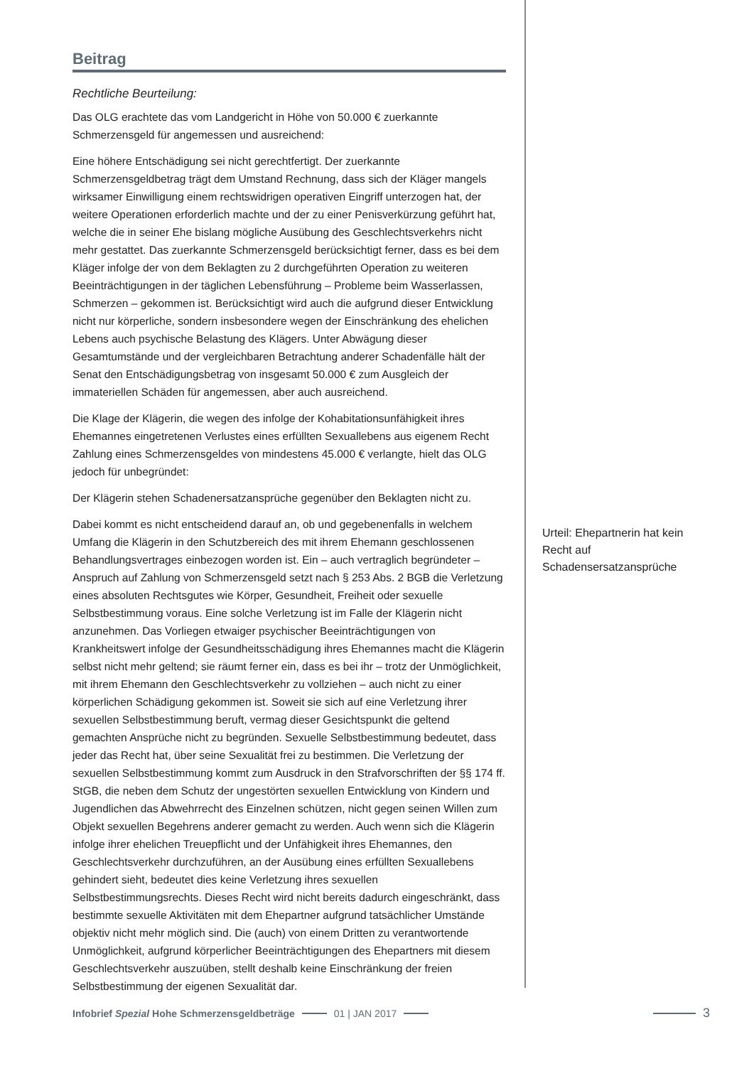Beitrag
Rechtliche Beurteilung:
Das OLG erachtete das vom Landgericht in Höhe von 50.000 € zuerkannte Schmerzensgeld für angemessen und ausreichend:
Eine höhere Entschädigung sei nicht gerechtfertigt. Der zuerkannte Schmerzensgeldbetrag trägt dem Umstand Rechnung, dass sich der Kläger mangels wirksamer Einwilligung einem rechtswidrigen operativen Eingriff unterzogen hat, der weitere Operationen erforderlich machte und der zu einer Penisverkürzung geführt hat, welche die in seiner Ehe bislang mögliche Ausübung des Geschlechtsverkehrs nicht mehr gestattet. Das zuerkannte Schmerzensgeld berücksichtigt ferner, dass es bei dem Kläger infolge der von dem Beklagten zu 2 durchgeführten Operation zu weiteren Beeinträchtigungen in der täglichen Lebensführung – Probleme beim Wasserlassen, Schmerzen – gekommen ist. Berücksichtigt wird auch die aufgrund dieser Entwicklung nicht nur körperliche, sondern insbesondere wegen der Einschränkung des ehelichen Lebens auch psychische Belastung des Klägers. Unter Abwägung dieser Gesamtumstände und der vergleichbaren Betrachtung anderer Schadenfälle hält der Senat den Entschädigungsbetrag von insgesamt 50.000 € zum Ausgleich der immateriellen Schäden für angemessen, aber auch ausreichend.
Die Klage der Klägerin, die wegen des infolge der Kohabitationsunfähigkeit ihres Ehemannes eingetretenen Verlustes eines erfüllten Sexuallebens aus eigenem Recht Zahlung eines Schmerzensgeldes von mindestens 45.000 € verlangte, hielt das OLG jedoch für unbegründet:
Der Klägerin stehen Schadenersatzansprüche gegenüber den Beklagten nicht zu.
Dabei kommt es nicht entscheidend darauf an, ob und gegebenenfalls in welchem Umfang die Klägerin in den Schutzbereich des mit ihrem Ehemann geschlossenen Behandlungsvertrages einbezogen worden ist. Ein – auch vertraglich begründeter – Anspruch auf Zahlung von Schmerzensgeld setzt nach § 253 Abs. 2 BGB die Verletzung eines absoluten Rechtsgutes wie Körper, Gesundheit, Freiheit oder sexuelle Selbstbestimmung voraus. Eine solche Verletzung ist im Falle der Klägerin nicht anzunehmen. Das Vorliegen etwaiger psychischer Beeinträchtigungen von Krankheitswert infolge der Gesundheitsschädigung ihres Ehemannes macht die Klägerin selbst nicht mehr geltend; sie räumt ferner ein, dass es bei ihr – trotz der Unmöglichkeit, mit ihrem Ehemann den Geschlechtsverkehr zu vollziehen – auch nicht zu einer körperlichen Schädigung gekommen ist. Soweit sie sich auf eine Verletzung ihrer sexuellen Selbstbestimmung beruft, vermag dieser Gesichtspunkt die geltend gemachten Ansprüche nicht zu begründen. Sexuelle Selbstbestimmung bedeutet, dass jeder das Recht hat, über seine Sexualität frei zu bestimmen. Die Verletzung der sexuellen Selbstbestimmung kommt zum Ausdruck in den Strafvorschriften der §§ 174 ff. StGB, die neben dem Schutz der ungestörten sexuellen Entwicklung von Kindern und Jugendlichen das Abwehrrecht des Einzelnen schützen, nicht gegen seinen Willen zum Objekt sexuellen Begehrens anderer gemacht zu werden. Auch wenn sich die Klägerin infolge ihrer ehelichen Treuepflicht und der Unfähigkeit ihres Ehemannes, den Geschlechtsverkehr durchzuführen, an der Ausübung eines erfüllten Sexuallebens gehindert sieht, bedeutet dies keine Verletzung ihres sexuellen Selbstbestimmungsrechts. Dieses Recht wird nicht bereits dadurch eingeschränkt, dass bestimmte sexuelle Aktivitäten mit dem Ehepartner aufgrund tatsächlicher Umstände objektiv nicht mehr möglich sind. Die (auch) von einem Dritten zu verantwortende Unmöglichkeit, aufgrund körperlicher Beeinträchtigungen des Ehepartners mit diesem Geschlechtsverkehr auszuüben, stellt deshalb keine Einschränkung der freien Selbstbestimmung der eigenen Sexualität dar.
Urteil: Ehepartnerin hat kein Recht auf Schadensersatzansprüche
Infobrief Spezial Hohe Schmerzensgeldbeträge 01 | JAN 2017 3